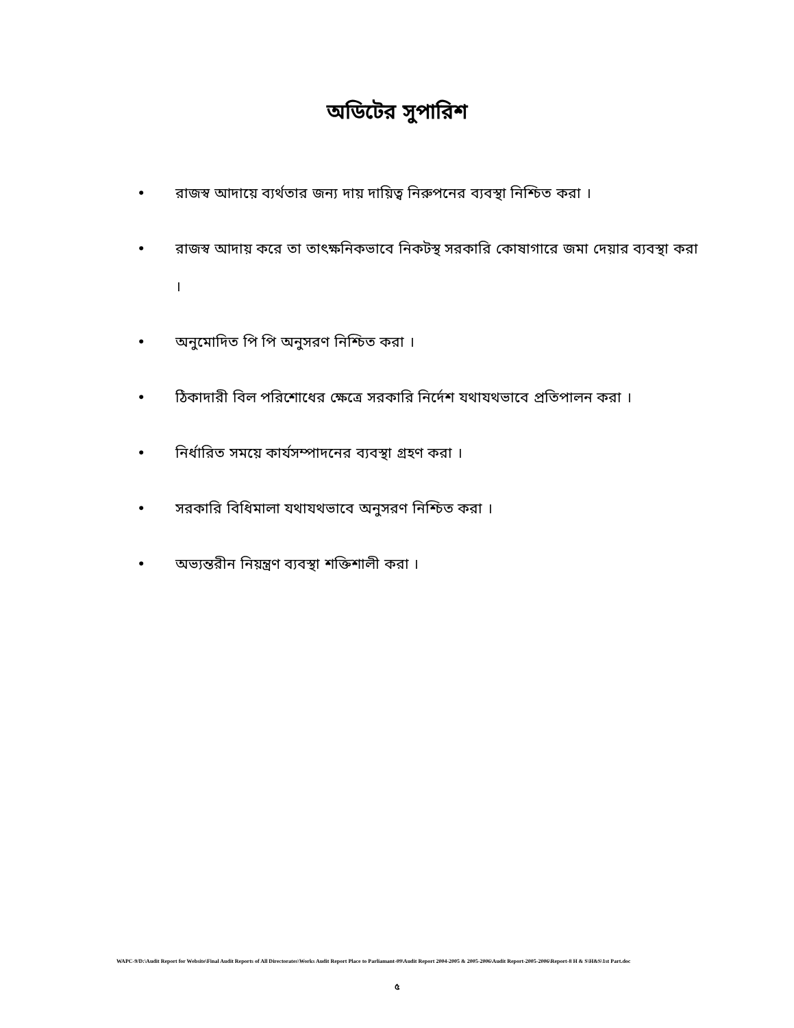অডিটের সুপারিশ
• রাজস্ব আদায়ে ব্যর্থতার জন্য দায় দায়িত্ব নিরুপনের ব্যবস্থা নিশ্চিত করা ।
• রাজস্ব আদায় করে তা তাৎক্ষনিকভাবে নিকটস্থ সরকারি কোষাগারে জমা দেয়ার ব্যবস্থা করা ।
• অনুমোদিত পি পি অনুসরণ নিশ্চিত করা ।
• ঠিকাদারী বিল পরিশোধের ক্ষেত্রে সরকারি নির্দেশ যথাযথভাবে প্রতিপালন করা ।
• নির্ধারিত সময়ে কার্যসম্পাদনের ব্যবস্থা গ্রহণ করা ।
• সরকারি বিধিমালা যথাযথভাবে অনুসরণ নিশ্চিত করা ।
• অভ্যন্তরীন নিয়ন্ত্রণ ব্যবস্থা শক্তিশালী করা ।
WAPC-9/D:\Audit Report for Website\Final Audit Reports of All Directorates\Works Audit Report Place to Parliamant-09\Audit Report 2004-2005 & 2005-2006\Audit Report-2005-2006\Report-8 H & S\H&S\1st Part.doc
৫